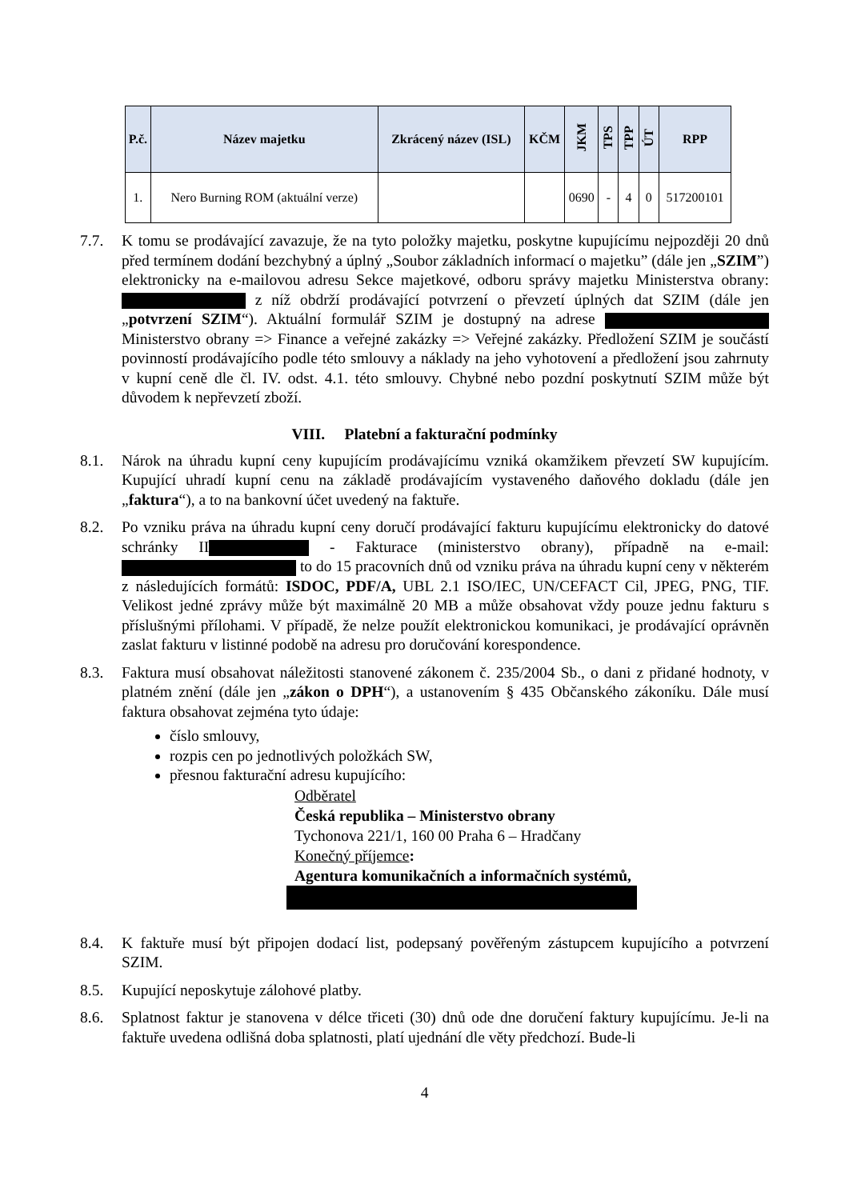| P.č. | Název majetku | Zkrácený název (ISL) | KČM | JKM | TPS | TPP | ÚT | RPP |
| --- | --- | --- | --- | --- | --- | --- | --- | --- |
| 1. | Nero Burning ROM (aktuální verze) | | | 0690 | - | 4 | 0 | 517200101 |
7.7. K tomu se prodávající zavazuje, že na tyto položky majetku, poskytne kupujícímu nejpozději 20 dnů před termínem dodání bezchybný a úplný „Soubor základních informací o majetku” (dále jen „SZIM”) elektronicky na e-mailovou adresu Sekce majetkové, odboru správy majetku Ministerstva obrany: z níž obdrží prodávající potvrzení o převzetí úplných dat SZIM (dále jen „potvrzení SZIM“). Aktuální formulář SZIM je dostupný na adrese Ministerstvo obrany => Finance a veřejné zakázky => Veřejné zakázky. Předložení SZIM je součástí povinností prodávajícího podle této smlouvy a náklady na jeho vyhotovení a předložení jsou zahrnuty v kupní ceně dle čl. IV. odst. 4.1. této smlouvy. Chybné nebo pozdní poskytnutí SZIM může být důvodem k nepřevzetí zboží.
VIII. Platební a fakturační podmínky
8.1. Nárok na úhradu kupní ceny kupujícím prodávajícímu vzniká okamžikem převzetí SW kupujícím. Kupující uhradí kupní cenu na základě prodávajícím vystaveného daňového dokladu (dále jen „faktura“), a to na bankovní účet uvedený na faktuře.
8.2. Po vzniku práva na úhradu kupní ceny doručí prodávající fakturu kupujícímu elektronicky do datové schránky II - Fakturace (ministerstvo obrany), případně na e-mail: to do 15 pracovních dnů od vzniku práva na úhradu kupní ceny v některém z následujících formátů: ISDOC, PDF/A, UBL 2.1 ISO/IEC, UN/CEFACT Cil, JPEG, PNG, TIF. Velikost jedné zprávy může být maximálně 20 MB a může obsahovat vždy pouze jednu fakturu s příslušnými přílohami. V případě, že nelze použít elektronickou komunikaci, je prodávající oprávněn zaslat fakturu v listinné podobě na adresu pro doručování korespondence.
8.3. Faktura musí obsahovat náležitosti stanovené zákonem č. 235/2004 Sb., o dani z přidané hodnoty, v platném znění (dále jen „zákon o DPH“), a ustanovením § 435 Občanského zákoníku. Dále musí faktura obsahovat zejména tyto údaje:
číslo smlouvy,
rozpis cen po jednotlivých položkách SW,
přesnou fakturační adresu kupujícího:
Odběratel
Česká republika – Ministerstvo obrany
Tychonova 221/1, 160 00 Praha 6 – Hradčany
Konečný příjemce:
Agentura komunikačních a informačních systémů,
8.4. K faktuře musí být připojen dodací list, podepsaný pověřeným zástupcem kupujícího a potvrzení SZIM.
8.5. Kupující neposkytuje zálohové platby.
8.6. Splatnost faktur je stanovena v délce třiceti (30) dnů ode dne doručení faktury kupujícímu. Je-li na faktuře uvedena odlišná doba splatnosti, platí ujednání dle věty předchozí. Bude-li
4